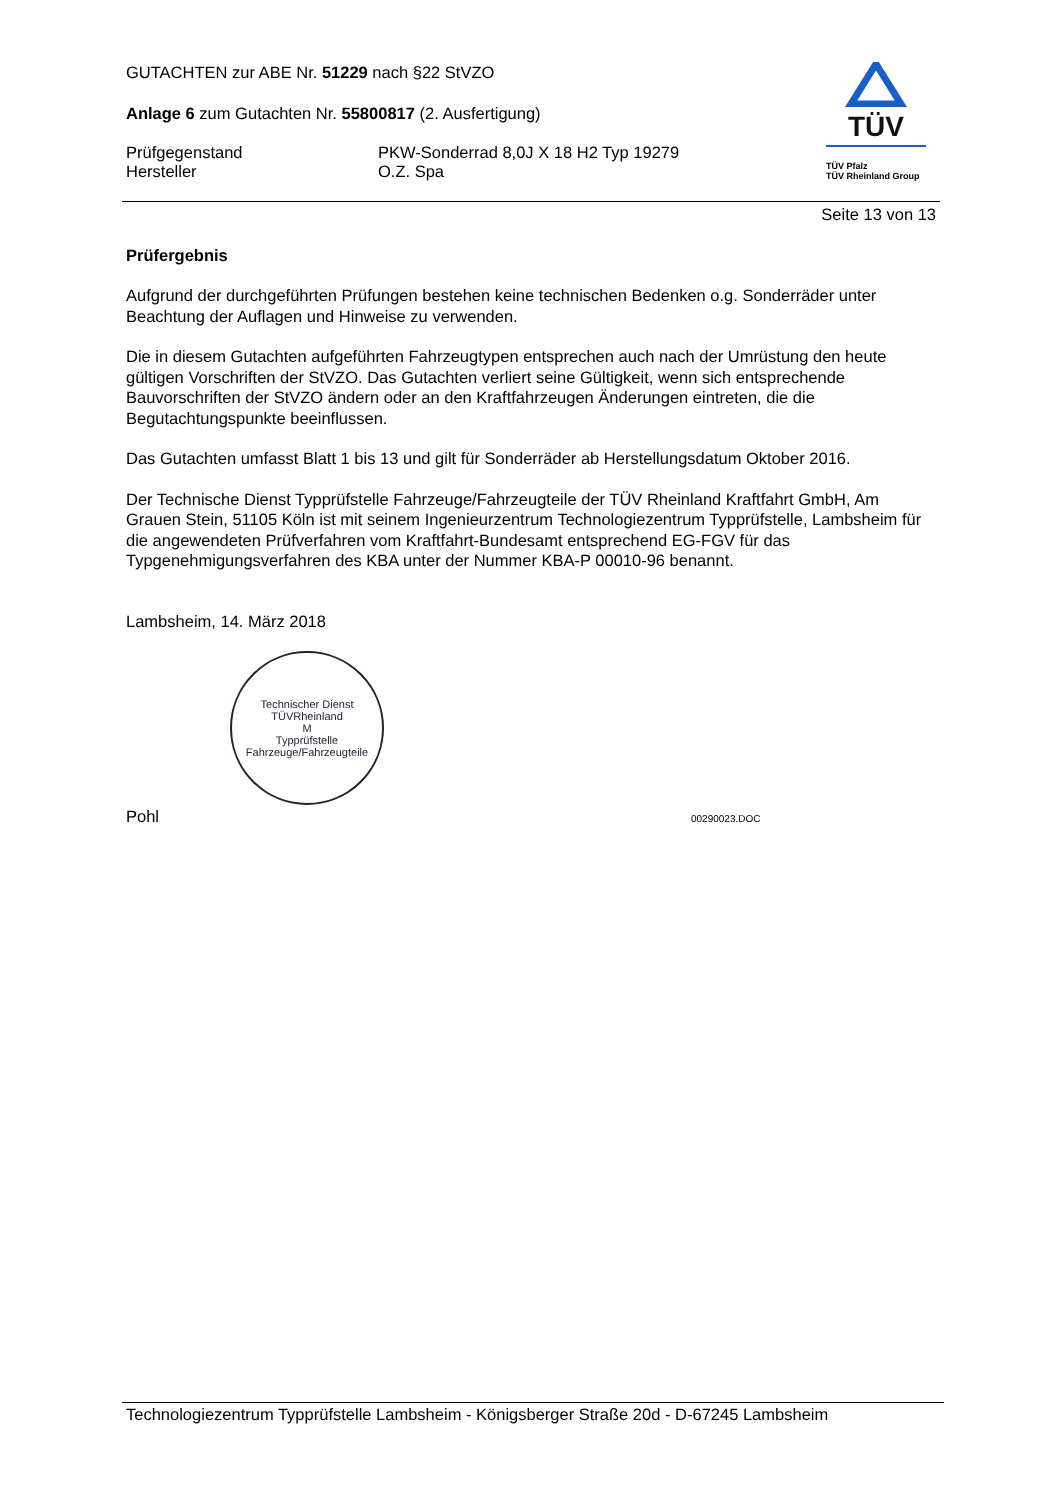GUTACHTEN zur ABE Nr. 51229 nach §22 StVZO
Anlage 6 zum Gutachten Nr. 55800817 (2. Ausfertigung)
Prüfgegenstand
Hersteller
PKW-Sonderrad 8,0J X 18 H2 Typ 19279
O.Z. Spa
TÜV
TÜV Pfalz
TÜV Rheinland Group
Seite 13 von 13
Prüfergebnis
Aufgrund der durchgeführten Prüfungen bestehen keine technischen Bedenken o.g. Sonderräder unter Beachtung der Auflagen und Hinweise zu verwenden.
Die in diesem Gutachten aufgeführten Fahrzeugtypen entsprechen auch nach der Umrüstung den heute gültigen Vorschriften der StVZO. Das Gutachten verliert seine Gültigkeit, wenn sich entsprechende Bauvorschriften der StVZO ändern oder an den Kraftfahrzeugen Änderungen eintreten, die die Begutachtungspunkte beeinflussen.
Das Gutachten umfasst Blatt 1 bis 13 und gilt für Sonderräder ab Herstellungsdatum Oktober 2016.
Der Technische Dienst Typprüfstelle Fahrzeuge/Fahrzeugteile der TÜV Rheinland Kraftfahrt GmbH, Am Grauen Stein, 51105 Köln ist mit seinem Ingenieurzentrum Technologiezentrum Typprüfstelle, Lambsheim für die angewendeten Prüfverfahren vom Kraftfahrt-Bundesamt entsprechend EG-FGV für das Typgenehmigungsverfahren des KBA unter der Nummer KBA-P 00010-96 benannt.
Lambsheim, 14. März 2018
Technischer Dienst
TÜVRheinland
M
Typprüfstelle Fahrzeuge/Fahrzeugteile
Pohl
00290023.DOC
Technologiezentrum Typprüfstelle Lambsheim - Königsberger Straße 20d - D-67245 Lambsheim